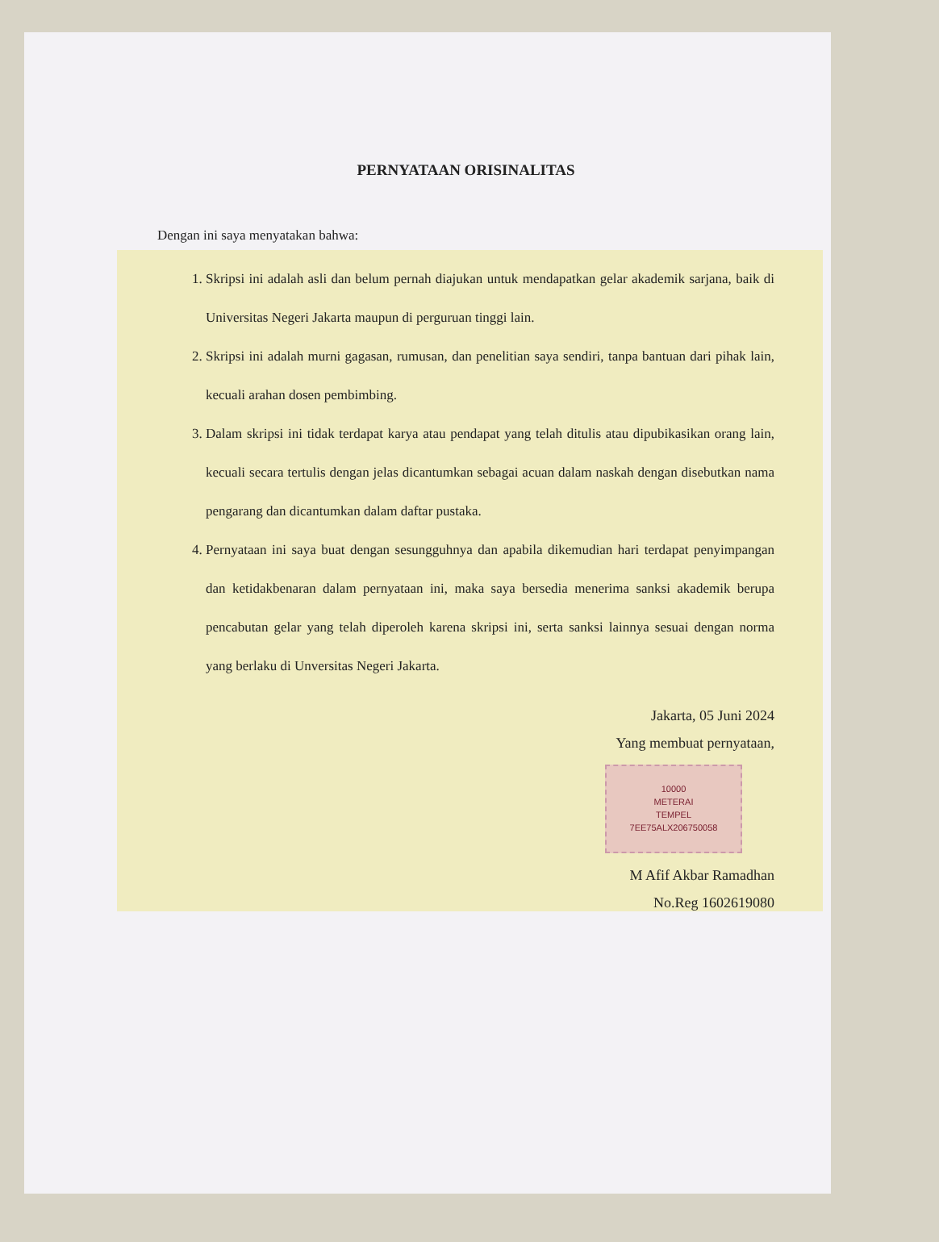PERNYATAAN ORISINALITAS
Dengan ini saya menyatakan bahwa:
1. Skripsi ini adalah asli dan belum pernah diajukan untuk mendapatkan gelar akademik sarjana, baik di Universitas Negeri Jakarta maupun di perguruan tinggi lain.
2. Skripsi ini adalah murni gagasan, rumusan, dan penelitian saya sendiri, tanpa bantuan dari pihak lain, kecuali arahan dosen pembimbing.
3. Dalam skripsi ini tidak terdapat karya atau pendapat yang telah ditulis atau dipubikasikan orang lain, kecuali secara tertulis dengan jelas dicantumkan sebagai acuan dalam naskah dengan disebutkan nama pengarang dan dicantumkan dalam daftar pustaka.
4. Pernyataan ini saya buat dengan sesungguhnya dan apabila dikemudian hari terdapat penyimpangan dan ketidakbenaran dalam pernyataan ini, maka saya bersedia menerima sanksi akademik berupa pencabutan gelar yang telah diperoleh karena skripsi ini, serta sanksi lainnya sesuai dengan norma yang berlaku di Unversitas Negeri Jakarta.
Jakarta, 05 Juni 2024
Yang membuat pernyataan,
10000
METERAI
TEMPEL
7EE75ALX206750058
M Afif Akbar Ramadhan
No.Reg 1602619080